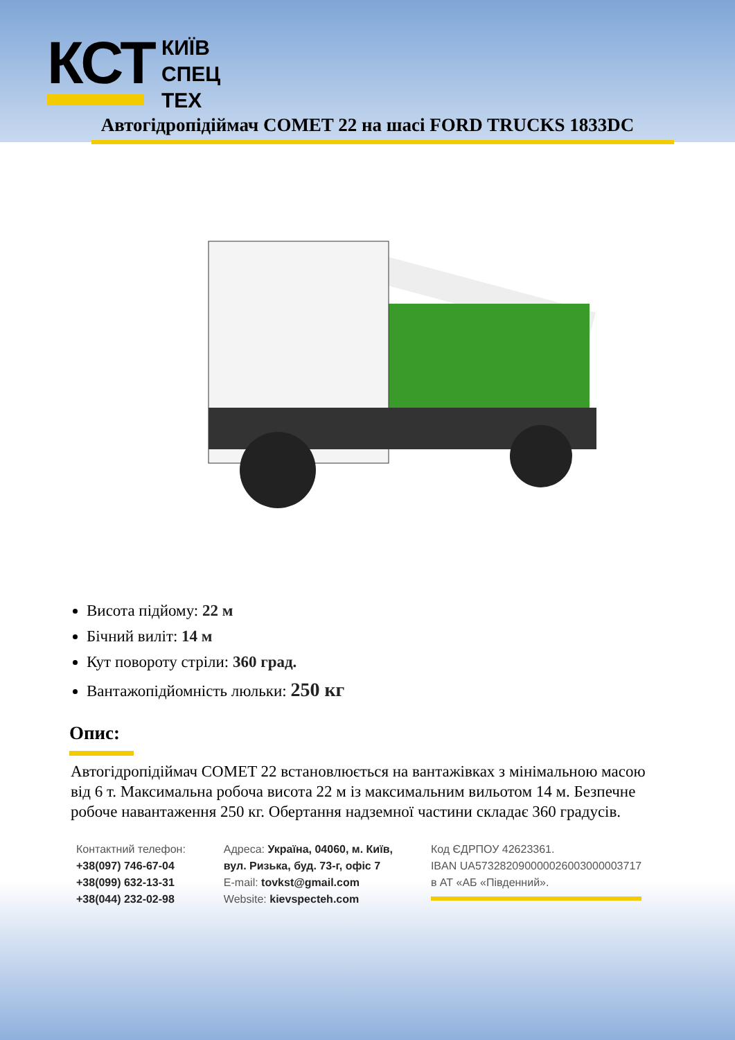КСТ
КИЇВ
СПЕЦ
ТЕХ
Автогідропідіймач COMET 22 на шасі FORD TRUCKS 1833DC
Висота підйому: 22 м
Бічний виліт: 14 м
Кут повороту стріли: 360 град.
Вантажопідйомність люльки: 250 кг
Опис:
Автогідропідіймач COMET 22 встановлюється на вантажівках з мінімальною масою від 6 т. Максимальна робоча висота 22 м із максимальним вильотом 14 м. Безпечне робоче навантаження 250 кг. Обертання надземної частини складає 360 градусів.
Контактний телефон:
+38(097) 746-67-04
+38(099) 632-13-31
+38(044) 232-02-98
Адреса: Україна, 04060, м. Київ,
вул. Ризька, буд. 73-г, офіс 7
E-mail: tovkst@gmail.com
Website: kievspecteh.com
Код ЄДРПОУ 42623361.
IBAN UA573282090000026003000003717
в АТ «АБ «Південний».